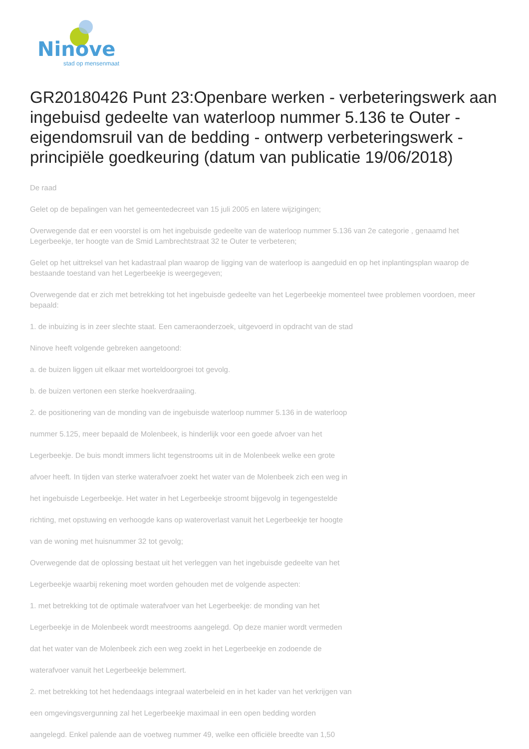Ninove
stad op mensenmaat
GR20180426 Punt 23:Openbare werken - verbeteringswerk aan ingebuisd gedeelte van waterloop nummer 5.136 te Outer - eigendomsruil van de bedding - ontwerp verbeteringswerk - principiële goedkeuring (datum van publicatie 19/06/2018)
De raad
Gelet op de bepalingen van het gemeentedecreet van 15 juli 2005 en latere wijzigingen;
Overwegende dat er een voorstel is om het ingebuisde gedeelte van de waterloop nummer 5.136 van 2e categorie , genaamd het Legerbeekje, ter hoogte van de Smid Lambrechtstraat 32 te Outer te verbeteren;
Gelet op het uittreksel van het kadastraal plan waarop de ligging van de waterloop is aangeduid en op het inplantingsplan waarop de bestaande toestand van het Legerbeekje is weergegeven;
Overwegende dat er zich met betrekking tot het ingebuisde gedeelte van het Legerbeekje momenteel twee problemen voordoen, meer bepaald:
1. de inbuizing is in zeer slechte staat. Een cameraonderzoek, uitgevoerd in opdracht van de stad
Ninove heeft volgende gebreken aangetoond:
a. de buizen liggen uit elkaar met worteldoorgroei tot gevolg.
b. de buizen vertonen een sterke hoekverdraaiing.
2. de positionering van de monding van de ingebuisde waterloop nummer 5.136 in de waterloop
nummer 5.125, meer bepaald de Molenbeek, is hinderlijk voor een goede afvoer van het
Legerbeekje. De buis mondt immers licht tegenstrooms uit in de Molenbeek welke een grote
afvoer heeft. In tijden van sterke waterafvoer zoekt het water van de Molenbeek zich een weg in
het ingebuisde Legerbeekje. Het water in het Legerbeekje stroomt bijgevolg in tegengestelde
richting, met opstuwing en verhoogde kans op wateroverlast vanuit het Legerbeekje ter hoogte
van de woning met huisnummer 32 tot gevolg;
Overwegende dat de oplossing bestaat uit het verleggen van het ingebuisde gedeelte van het
Legerbeekje waarbij rekening moet worden gehouden met de volgende aspecten:
1. met betrekking tot de optimale waterafvoer van het Legerbeekje: de monding van het
Legerbeekje in de Molenbeek wordt meestrooms aangelegd. Op deze manier wordt vermeden
dat het water van de Molenbeek zich een weg zoekt in het Legerbeekje en zodoende de
waterafvoer vanuit het Legerbeekje belemmert.
2. met betrekking tot het hedendaags integraal waterbeleid en in het kader van het verkrijgen van
een omgevingsvergunning zal het Legerbeekje maximaal in een open bedding worden
aangelegd. Enkel palende aan de voetweg nummer 49, welke een officiële breedte van 1,50